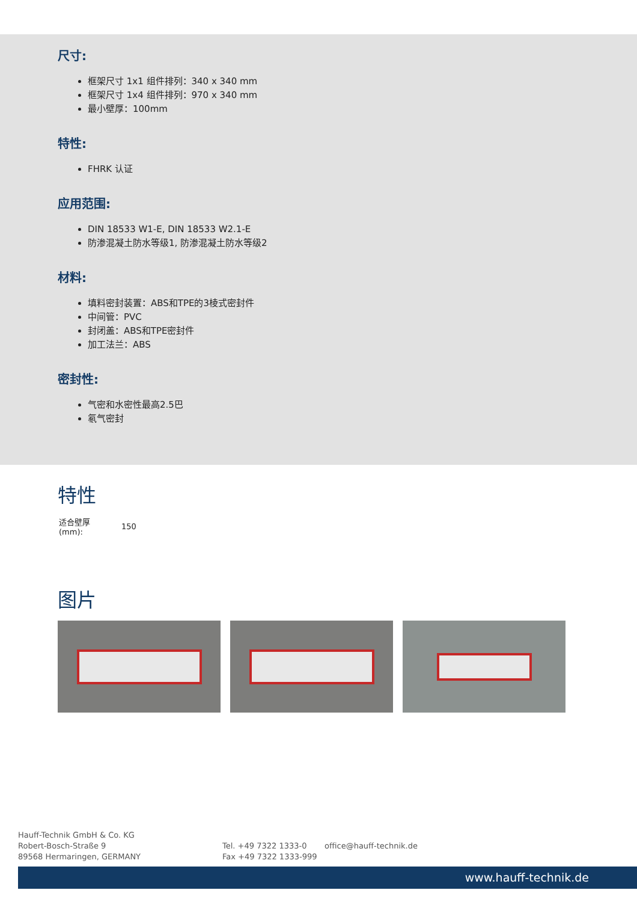尺寸:
框架尺寸 1x1 组件排列：340 x 340 mm
框架尺寸 1x4 组件排列：970 x 340 mm
最小壁厚：100mm
特性:
FHRK 认证
应用范围:
DIN 18533 W1-E, DIN 18533 W2.1-E
防渗混凝土防水等级1, 防渗混凝土防水等级2
材料:
填料密封装置：ABS和TPE的3棱式密封件
中间管：PVC
封闭盖：ABS和TPE密封件
加工法兰：ABS
密封性:
气密和水密性最高2.5巴
氡气密封
特性
| 适合壁厚 (mm): | 150 |
图片
Hauff-Technik GmbH & Co. KG
Robert-Bosch-Straße 9
89568 Hermaringen, GERMANY
Tel. +49 7322 1333-0
Fax +49 7322 1333-999
office@hauff-technik.de
www.hauff-technik.de